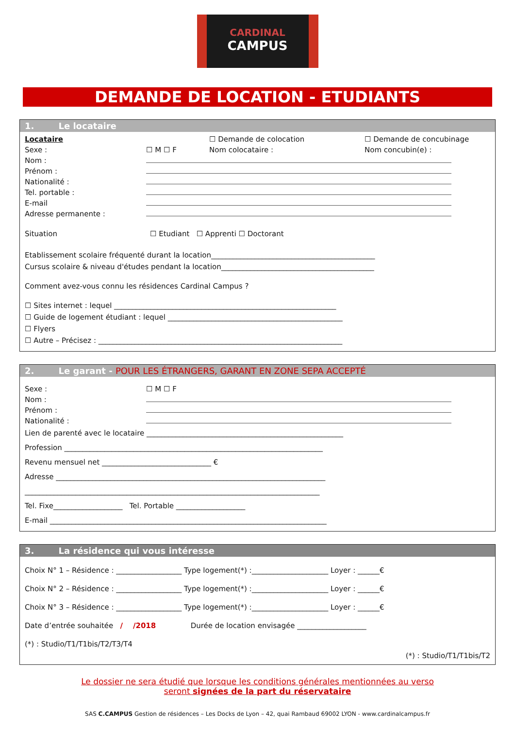CARDINAL
CAMPUS
DEMANDE DE LOCATION - ETUDIANTS
1. Le locataire
Locataire ☐ Demande de colocation ☐ Demande de concubinage
Sexe : ☐ M ☐ F Nom colocataire : Nom concubin(e) :
Nom :
Prénom :
Nationalité :
Tel. portable :
E-mail
Adresse permanente :
Situation ☐ Etudiant ☐ Apprenti ☐ Doctorant
Etablissement scolaire fréquenté durant la location_____________________________________________
Cursus scolaire & niveau d'études pendant la location__________________________________________
Comment avez-vous connu les résidences Cardinal Campus ?
☐ Sites internet : lequel _____________________________________________________________
☐ Guide de logement étudiant : lequel ________________________________________________
☐ Flyers
☐ Autre – Précisez : ___________________________________________________________________
2. Le garant - POUR LES ÉTRANGERS, GARANT EN ZONE SEPA ACCEPTÉ
Sexe : ☐ M ☐ F
Nom :
Prénom :
Nationalité :
Lien de parenté avec le locataire ______________________________________________________
Profession _______________________________________________________________________
Revenu mensuel net ______________________________ €
Adresse __________________________________________________________________________
_________________________________________________________________________________
Tel. Fixe___________________ Tel. Portable ___________________
E-mail ____________________________________________________________________________
3. La résidence qui vous intéresse
Choix N° 1 – Résidence : __________________ Type logement(*) :_____________________ Loyer : ______€
Choix N° 2 – Résidence : __________________ Type logement(*) :_____________________ Loyer : ______€
Choix N° 3 – Résidence : __________________ Type logement(*) :_____________________ Loyer : ______€
Date d’entrée souhaitée / /2018 Durée de location envisagée ___________________
(*) : Studio/T1/T1bis/T2/T3/T4
(*) : Studio/T1/T1bis/T2
Le dossier ne sera étudié que lorsque les conditions générales mentionnées au verso
seront signées de la part du réservataire
SAS C.CAMPUS Gestion de résidences – Les Docks de Lyon – 42, quai Rambaud 69002 LYON - www.cardinalcampus.fr